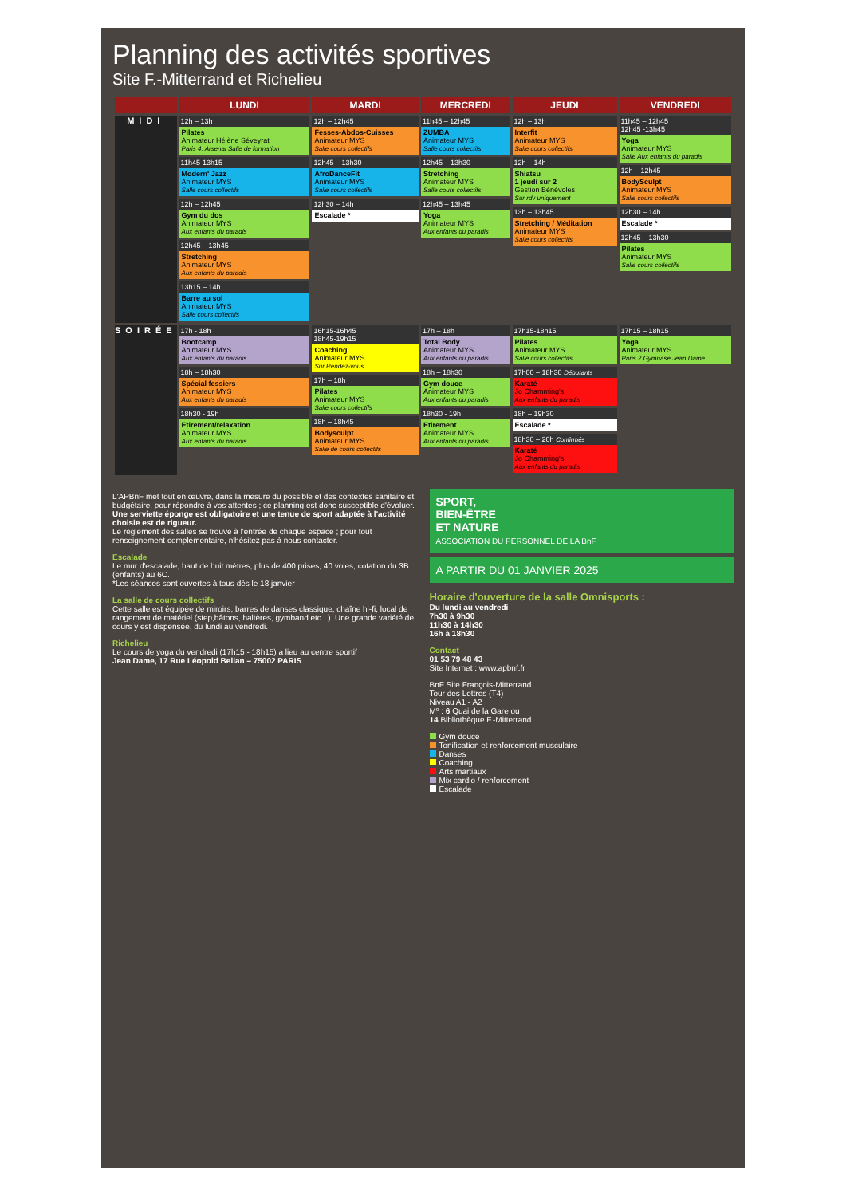Planning des activités sportives
Site F.-Mitterrand et Richelieu
| | LUNDI | MARDI | MERCREDI | JEUDI | VENDREDI |
| --- | --- | --- | --- | --- | --- |
| MIDI | 12h – 13h Pilates Animateur Hélène Séveyrat Paris 4, Arsenal Salle de formation 11h45-13h15 Modern' Jazz Animateur MYS Salle cours collectifs 12h – 12h45 Gym du dos Animateur MYS Aux enfants du paradis 12h45 – 13h45 Stretching Animateur MYS Aux enfants du paradis 13h15 – 14h Barre au sol Animateur MYS Salle cours collectifs | 12h – 12h45 Fesses-Abdos-Cuisses Animateur MYS Salle cours collectifs 12h45 – 13h30 AfroDanceFit Animateur MYS Salle cours collectifs 12h30 – 14h Escalade * | 11h45 – 12h45 ZUMBA Animateur MYS Salle cours collectifs 12h45 – 13h30 Stretching Animateur MYS Salle cours collectifs 12h45 – 13h45 Yoga Animateur MYS Aux enfants du paradis | 12h – 13h Interfit Animateur MYS Salle cours collectifs 12h – 14h Shiatsu 1 jeudi sur 2 Gestion Bénévoles Sur rdv uniquement 13h – 13h45 Stretching / Méditation Animateur MYS Salle cours collectifs | 11h45 – 12h45 12h45 -13h45 Yoga Animateur MYS Salle Aux enfants du paradis 12h – 12h45 BodySculpt Animateur MYS Salle cours collectifs 12h30 – 14h Escalade * 12h45 – 13h30 Pilates Animateur MYS Salle cours collectifs |
| SOIRÉE | 17h - 18h Bootcamp Animateur MYS Aux enfants du paradis 18h – 18h30 Spécial fessiers Animateur MYS Aux enfants du paradis 18h30 - 19h Etirement/relaxation Animateur MYS Aux enfants du paradis | 16h15-16h45 18h45-19h15 Coaching Animateur MYS Sur Rendez-vous 17h – 18h Pilates Animateur MYS Salle cours collectifs 18h – 18h45 Bodysculpt Animateur MYS Salle de cours collectifs | 17h – 18h Total Body Animateur MYS Aux enfants du paradis 18h – 18h30 Gym douce Animateur MYS Aux enfants du paradis 18h30 - 19h Etirement Animateur MYS Aux enfants du paradis | 17h15-18h15 Pilates Animateur MYS Salle cours collectifs 17h00 – 18h30 Débutants Karaté Jo Chamming's Aux enfants du paradis 18h – 19h30 Escalade * 18h30 – 20h Confirmés Karaté Jo Chamming's Aux enfants du paradis | 17h15 – 18h15 Yoga Animateur MYS Paris 2 Gymnase Jean Dame |
L'APBnF met tout en œuvre, dans la mesure du possible et des contextes sanitaire et budgétaire, pour répondre à vos attentes ; ce planning est donc susceptible d'évoluer.
Une serviette éponge est obligatoire et une tenue de sport adaptée à l'activité choisie est de rigueur.
Le règlement des salles se trouve à l'entrée de chaque espace ; pour tout renseignement complémentaire, n'hésitez pas à nous contacter.
Escalade
Le mur d'escalade, haut de huit mètres, plus de 400 prises, 40 voies, cotation du 3B (enfants) au 6C.
*Les séances sont ouvertes à tous dès le 18 janvier
La salle de cours collectifs
Cette salle est équipée de miroirs, barres de danses classique, chaîne hi-fi, local de rangement de matériel (step,bâtons, haltères, gymband etc...). Une grande variété de cours y est dispensée, du lundi au vendredi.
Richelieu
Le cours de yoga du vendredi (17h15 - 18h15) a lieu au centre sportif
Jean Dame, 17 Rue Léopold Bellan – 75002 PARIS
SPORT,
BIEN-ÊTRE
ET NATURE
ASSOCIATION DU PERSONNEL DE LA BnF
A PARTIR DU 01 JANVIER 2025
Horaire d'ouverture de la salle Omnisports :
Du lundi au vendredi
7h30 à 9h30
11h30 à 14h30
16h à 18h30
Contact
01 53 79 48 43
Site Internet : www.apbnf.fr
BnF Site François-Mitterrand
Tour des Lettres (T4)
Niveau A1 - A2
Mº : 6 Quai de la Gare ou
14 Bibliothèque F.-Mitterrand
Gym douce
Tonification et renforcement musculaire
Danses
Coaching
Arts martiaux
Mix cardio / renforcement
Escalade